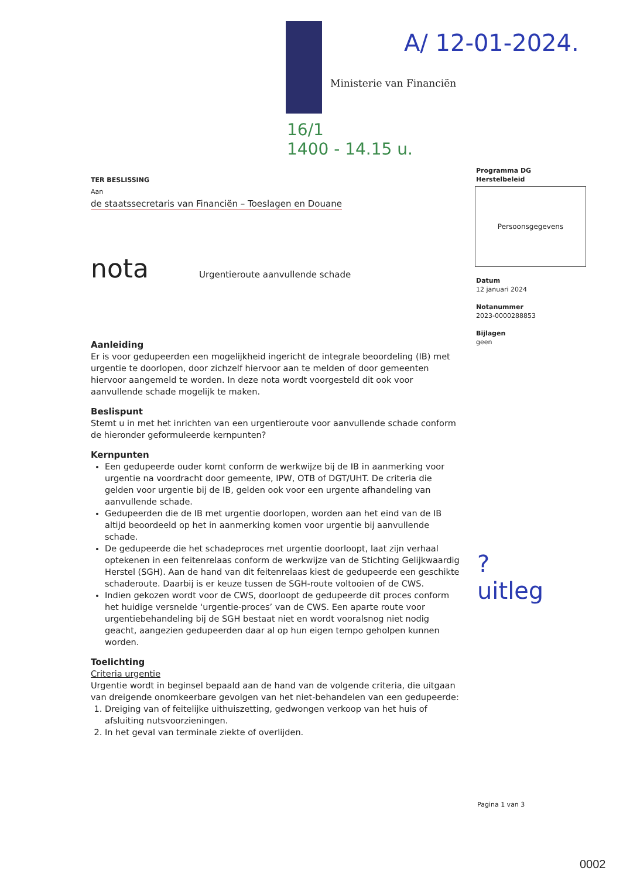Ministerie van Financiën
A/ 12-01-2024.
16/1
1400 - 14.15 u.
TER BESLISSING
Aan
de staatssecretaris van Financiën – Toeslagen en Douane
nota Urgentieroute aanvullende schade
Aanleiding
Er is voor gedupeerden een mogelijkheid ingericht de integrale beoordeling (IB) met urgentie te doorlopen, door zichzelf hiervoor aan te melden of door gemeenten hiervoor aangemeld te worden. In deze nota wordt voorgesteld dit ook voor aanvullende schade mogelijk te maken.
Beslispunt
Stemt u in met het inrichten van een urgentieroute voor aanvullende schade conform de hieronder geformuleerde kernpunten?
Kernpunten
Een gedupeerde ouder komt conform de werkwijze bij de IB in aanmerking voor urgentie na voordracht door gemeente, IPW, OTB of DGT/UHT. De criteria die gelden voor urgentie bij de IB, gelden ook voor een urgente afhandeling van aanvullende schade.
Gedupeerden die de IB met urgentie doorlopen, worden aan het eind van de IB altijd beoordeeld op het in aanmerking komen voor urgentie bij aanvullende schade.
De gedupeerde die het schadeproces met urgentie doorloopt, laat zijn verhaal optekenen in een feitenrelaas conform de werkwijze van de Stichting Gelijkwaardig Herstel (SGH). Aan de hand van dit feitenrelaas kiest de gedupeerde een geschikte schaderoute. Daarbij is er keuze tussen de SGH-route voltooien of de CWS.
Indien gekozen wordt voor de CWS, doorloopt de gedupeerde dit proces conform het huidige versnelde ‘urgentie-proces’ van de CWS. Een aparte route voor urgentiebehandeling bij de SGH bestaat niet en wordt vooralsnog niet nodig geacht, aangezien gedupeerden daar al op hun eigen tempo geholpen kunnen worden.
Toelichting
Criteria urgentie
Urgentie wordt in beginsel bepaald aan de hand van de volgende criteria, die uitgaan van dreigende onomkeerbare gevolgen van het niet-behandelen van een gedupeerde:
1. Dreiging van of feitelijke uithuiszetting, gedwongen verkoop van het huis of afsluiting nutsvoorzieningen.
2. In het geval van terminale ziekte of overlijden.
Programma DG
Herstelbeleid
Persoonsgegevens
Datum
12 januari 2024
Notanummer
2023-0000288853
Bijlagen
geen
?
uitleg
Pagina 1 van 3
0002